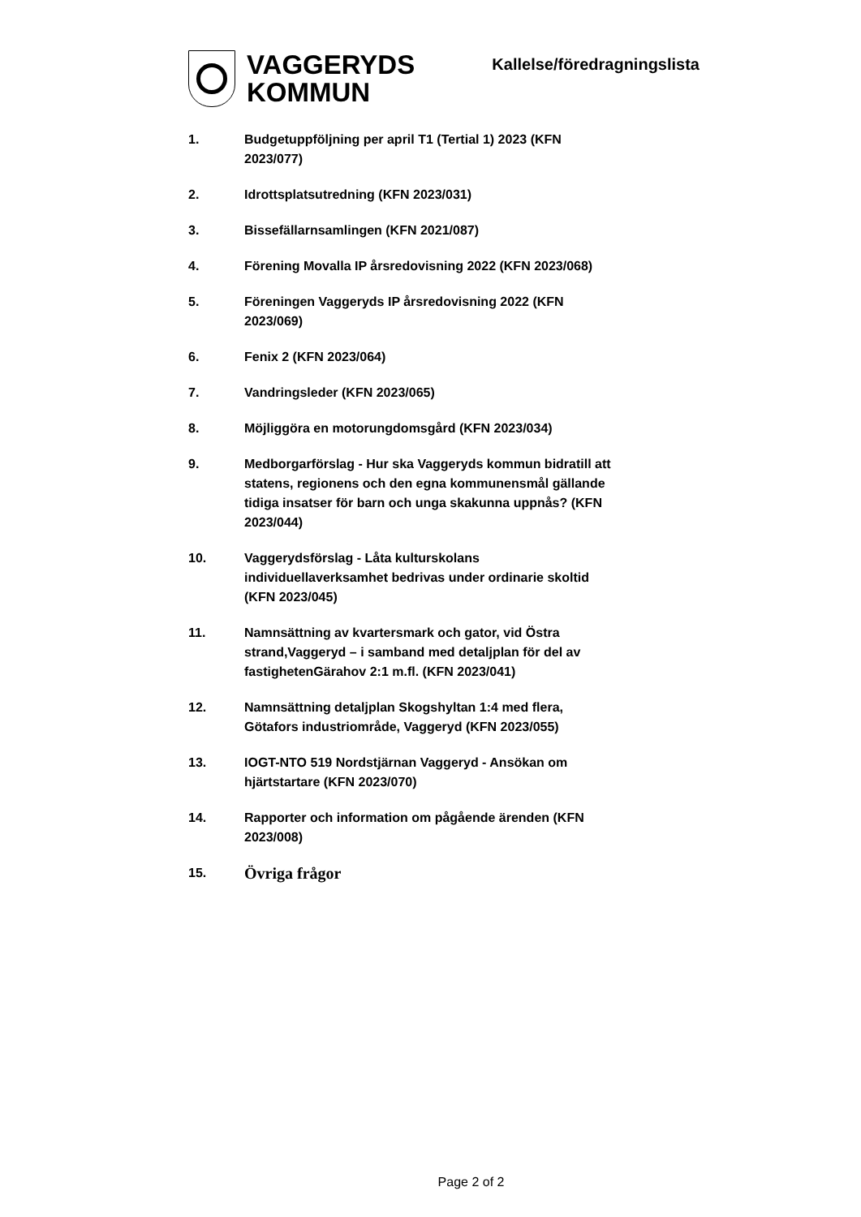VAGGERYDS
KOMMUN
Kallelse/föredragningslista
1. Budgetuppföljning per april T1 (Tertial 1) 2023 (KFN 2023/077)
2. Idrottsplatsutredning (KFN 2023/031)
3. Bissefällarnsamlingen (KFN 2021/087)
4. Förening Movalla IP årsredovisning 2022 (KFN 2023/068)
5. Föreningen Vaggeryds IP årsredovisning 2022 (KFN 2023/069)
6. Fenix 2 (KFN 2023/064)
7. Vandringsleder (KFN 2023/065)
8. Möjliggöra en motorungdomsgård (KFN 2023/034)
9. Medborgarförslag - Hur ska Vaggeryds kommun bidratill att statens, regionens och den egna kommunensmål gällande tidiga insatser för barn och unga skakunna uppnås? (KFN 2023/044)
10. Vaggerydsförslag - Låta kulturskolans individuellaverksamhet bedrivas under ordinarie skoltid (KFN 2023/045)
11. Namnsättning av kvartersmark och gator, vid Östra strand,Vaggeryd – i samband med detaljplan för del av fastighetenGärahov 2:1 m.fl. (KFN 2023/041)
12. Namnsättning detaljplan Skogshyltan 1:4 med flera, Götafors industriområde, Vaggeryd (KFN 2023/055)
13. IOGT-NTO 519 Nordstjärnan Vaggeryd - Ansökan om hjärtstartare (KFN 2023/070)
14. Rapporter och information om pågående ärenden (KFN 2023/008)
15.
Övriga frågor
Page 2 of 2